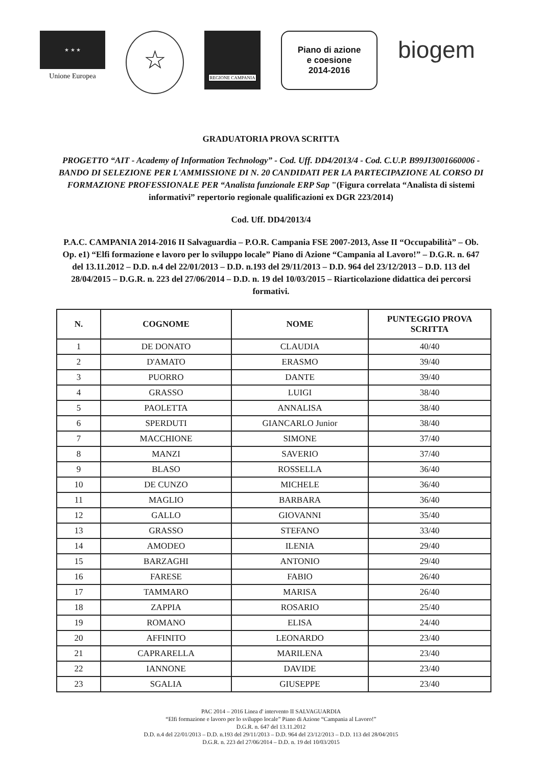★ ★ ★
Unione Europea
☆
REGIONE CAMPANIA
Piano di azione
e coesione
2014-2016
biogem
GRADUATORIA PROVA SCRITTA
PROGETTO “AIT - Academy of Information Technology” - Cod. Uff. DD4/2013/4 - Cod. C.U.P. B99JI3001660006 - BANDO DI SELEZIONE PER L'AMMISSIONE DI N. 20 CANDIDATI PER LA PARTECIPAZIONE AL CORSO DI FORMAZIONE PROFESSIONALE PER “Analista funzionale ERP Sap "(Figura correlata “Analista di sistemi informativi” repertorio regionale qualificazioni ex DGR 223/2014)
Cod. Uff. DD4/2013/4
P.A.C. CAMPANIA 2014-2016 II Salvaguardia – P.O.R. Campania FSE 2007-2013, Asse II “Occupabilità” – Ob. Op. e1) “Elfi formazione e lavoro per lo sviluppo locale” Piano di Azione “Campania al Lavoro!” – D.G.R. n. 647 del 13.11.2012 – D.D. n.4 del 22/01/2013 – D.D. n.193 del 29/11/2013 – D.D. 964 del 23/12/2013 – D.D. 113 del 28/04/2015 – D.G.R. n. 223 del 27/06/2014 – D.D. n. 19 del 10/03/2015 – Riarticolazione didattica dei percorsi formativi.
| N. | COGNOME | NOME | PUNTEGGIO PROVA SCRITTA |
| --- | --- | --- | --- |
| 1 | DE DONATO | CLAUDIA | 40/40 |
| 2 | D'AMATO | ERASMO | 39/40 |
| 3 | PUORRO | DANTE | 39/40 |
| 4 | GRASSO | LUIGI | 38/40 |
| 5 | PAOLETTA | ANNALISA | 38/40 |
| 6 | SPERDUTI | GIANCARLO Junior | 38/40 |
| 7 | MACCHIONE | SIMONE | 37/40 |
| 8 | MANZI | SAVERIO | 37/40 |
| 9 | BLASO | ROSSELLA | 36/40 |
| 10 | DE CUNZO | MICHELE | 36/40 |
| 11 | MAGLIO | BARBARA | 36/40 |
| 12 | GALLO | GIOVANNI | 35/40 |
| 13 | GRASSO | STEFANO | 33/40 |
| 14 | AMODEO | ILENIA | 29/40 |
| 15 | BARZAGHI | ANTONIO | 29/40 |
| 16 | FARESE | FABIO | 26/40 |
| 17 | TAMMARO | MARISA | 26/40 |
| 18 | ZAPPIA | ROSARIO | 25/40 |
| 19 | ROMANO | ELISA | 24/40 |
| 20 | AFFINITO | LEONARDO | 23/40 |
| 21 | CAPRARELLA | MARILENA | 23/40 |
| 22 | IANNONE | DAVIDE | 23/40 |
| 23 | SGALIA | GIUSEPPE | 23/40 |
PAC 2014 – 2016 Linea d' intervento II SALVAGUARDIA
“Elfi formazione e lavoro per lo sviluppo locale” Piano di Azione “Campania al Lavoro!”
D.G.R. n. 647 del 13.11.2012
D.D. n.4 del 22/01/2013 – D.D. n.193 del 29/11/2013 – D.D. 964 del 23/12/2013 – D.D. 113 del 28/04/2015
D.G.R. n. 223 del 27/06/2014 – D.D. n. 19 del 10/03/2015